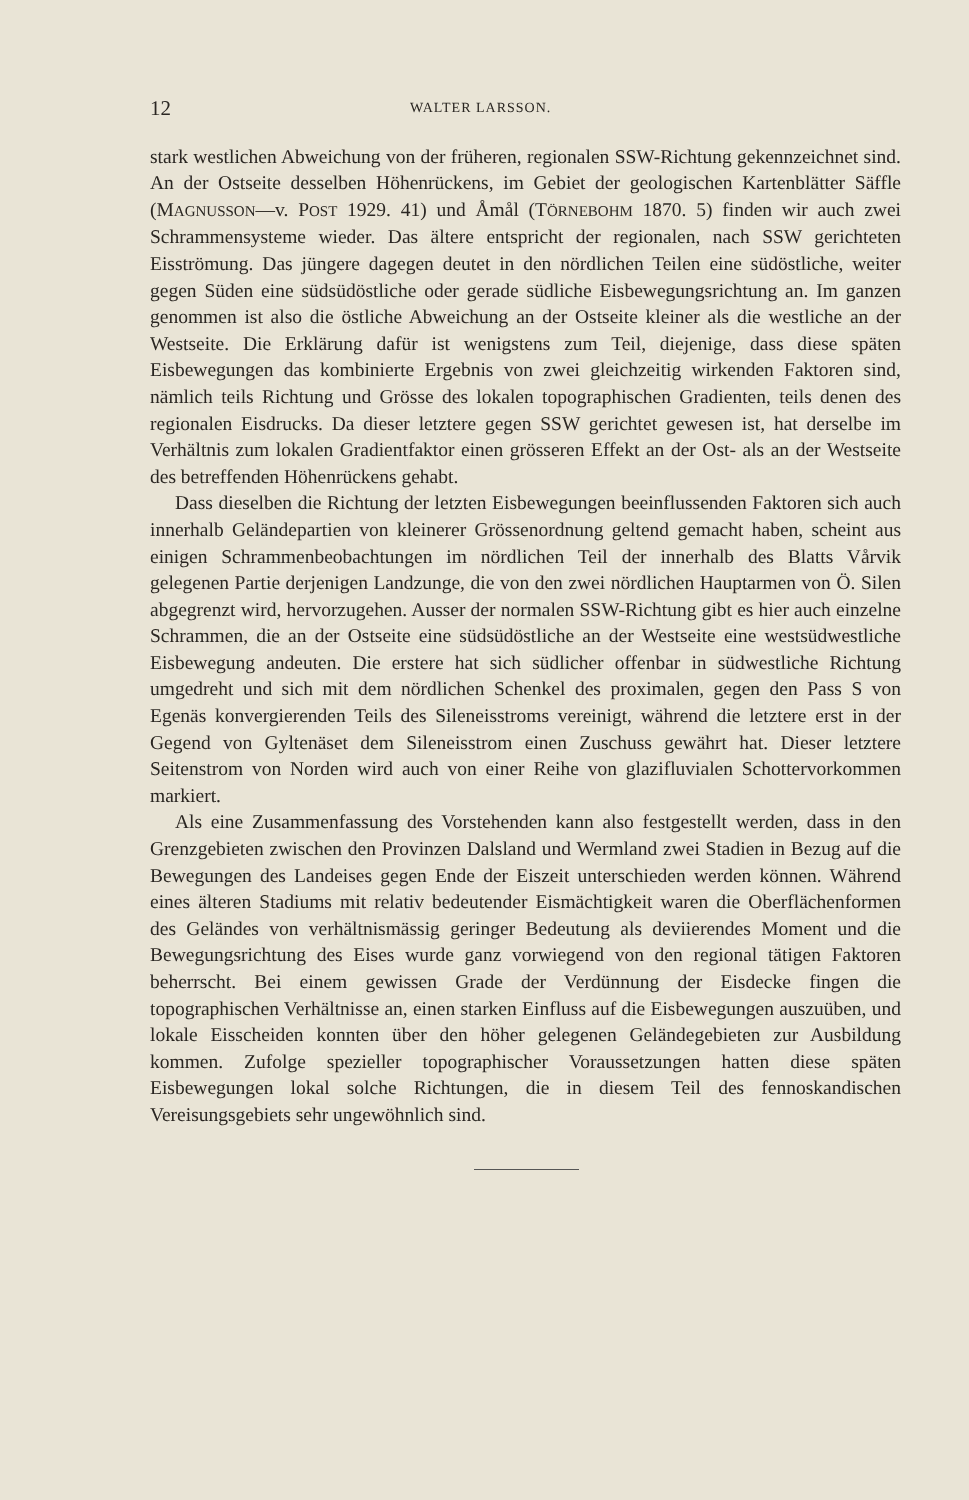12 WALTER LARSSON.
stark westlichen Abweichung von der früheren, regionalen SSW-Richtung gekennzeichnet sind. An der Ostseite desselben Höhenrückens, im Gebiet der geologischen Kartenblätter Säffle (MAGNUSSON—v. POST 1929. 41) und Åmål (TÖRNEBOHM 1870. 5) finden wir auch zwei Schrammensysteme wieder. Das ältere entspricht der regionalen, nach SSW gerichteten Eisströmung. Das jüngere dagegen deutet in den nördlichen Teilen eine südöstliche, weiter gegen Süden eine südsüdöstliche oder gerade südliche Eisbewegungsrichtung an. Im ganzen genommen ist also die östliche Abweichung an der Ostseite kleiner als die westliche an der Westseite. Die Erklärung dafür ist wenigstens zum Teil, diejenige, dass diese späten Eisbewegungen das kombinierte Ergebnis von zwei gleichzeitig wirkenden Faktoren sind, nämlich teils Richtung und Grösse des lokalen topographischen Gradienten, teils denen des regionalen Eisdrucks. Da dieser letztere gegen SSW gerichtet gewesen ist, hat derselbe im Verhältnis zum lokalen Gradientfaktor einen grösseren Effekt an der Ost- als an der Westseite des betreffenden Höhenrückens gehabt.
Dass dieselben die Richtung der letzten Eisbewegungen beeinflussenden Faktoren sich auch innerhalb Geländepartien von kleinerer Grössenordnung geltend gemacht haben, scheint aus einigen Schrammenbeobachtungen im nördlichen Teil der innerhalb des Blatts Vårvik gelegenen Partie derjenigen Landzunge, die von den zwei nördlichen Hauptarmen von Ö. Silen abgegrenzt wird, hervorzugehen. Ausser der normalen SSW-Richtung gibt es hier auch einzelne Schrammen, die an der Ostseite eine südsüdöstliche an der Westseite eine westsüdwestliche Eisbewegung andeuten. Die erstere hat sich südlicher offenbar in südwestliche Richtung umgedreht und sich mit dem nördlichen Schenkel des proximalen, gegen den Pass S von Egenäs konvergierenden Teils des Sileneisstroms vereinigt, während die letztere erst in der Gegend von Gyltenäset dem Sileneisstrom einen Zuschuss gewährt hat. Dieser letztere Seitenstrom von Norden wird auch von einer Reihe von glazifluvialen Schottervorkommen markiert.
Als eine Zusammenfassung des Vorstehenden kann also festgestellt werden, dass in den Grenzgebieten zwischen den Provinzen Dalsland und Wermland zwei Stadien in Bezug auf die Bewegungen des Landeises gegen Ende der Eiszeit unterschieden werden können. Während eines älteren Stadiums mit relativ bedeutender Eismächtigkeit waren die Oberflächenformen des Geländes von verhältnismässig geringer Bedeutung als deviierendes Moment und die Bewegungsrichtung des Eises wurde ganz vorwiegend von den regional tätigen Faktoren beherrscht. Bei einem gewissen Grade der Verdünnung der Eisdecke fingen die topographischen Verhältnisse an, einen starken Einfluss auf die Eisbewegungen auszuüben, und lokale Eisscheiden konnten über den höher gelegenen Geländegebieten zur Ausbildung kommen. Zufolge spezieller topographischer Voraussetzungen hatten diese späten Eisbewegungen lokal solche Richtungen, die in diesem Teil des fennoskandischen Vereisungsgebiets sehr ungewöhnlich sind.